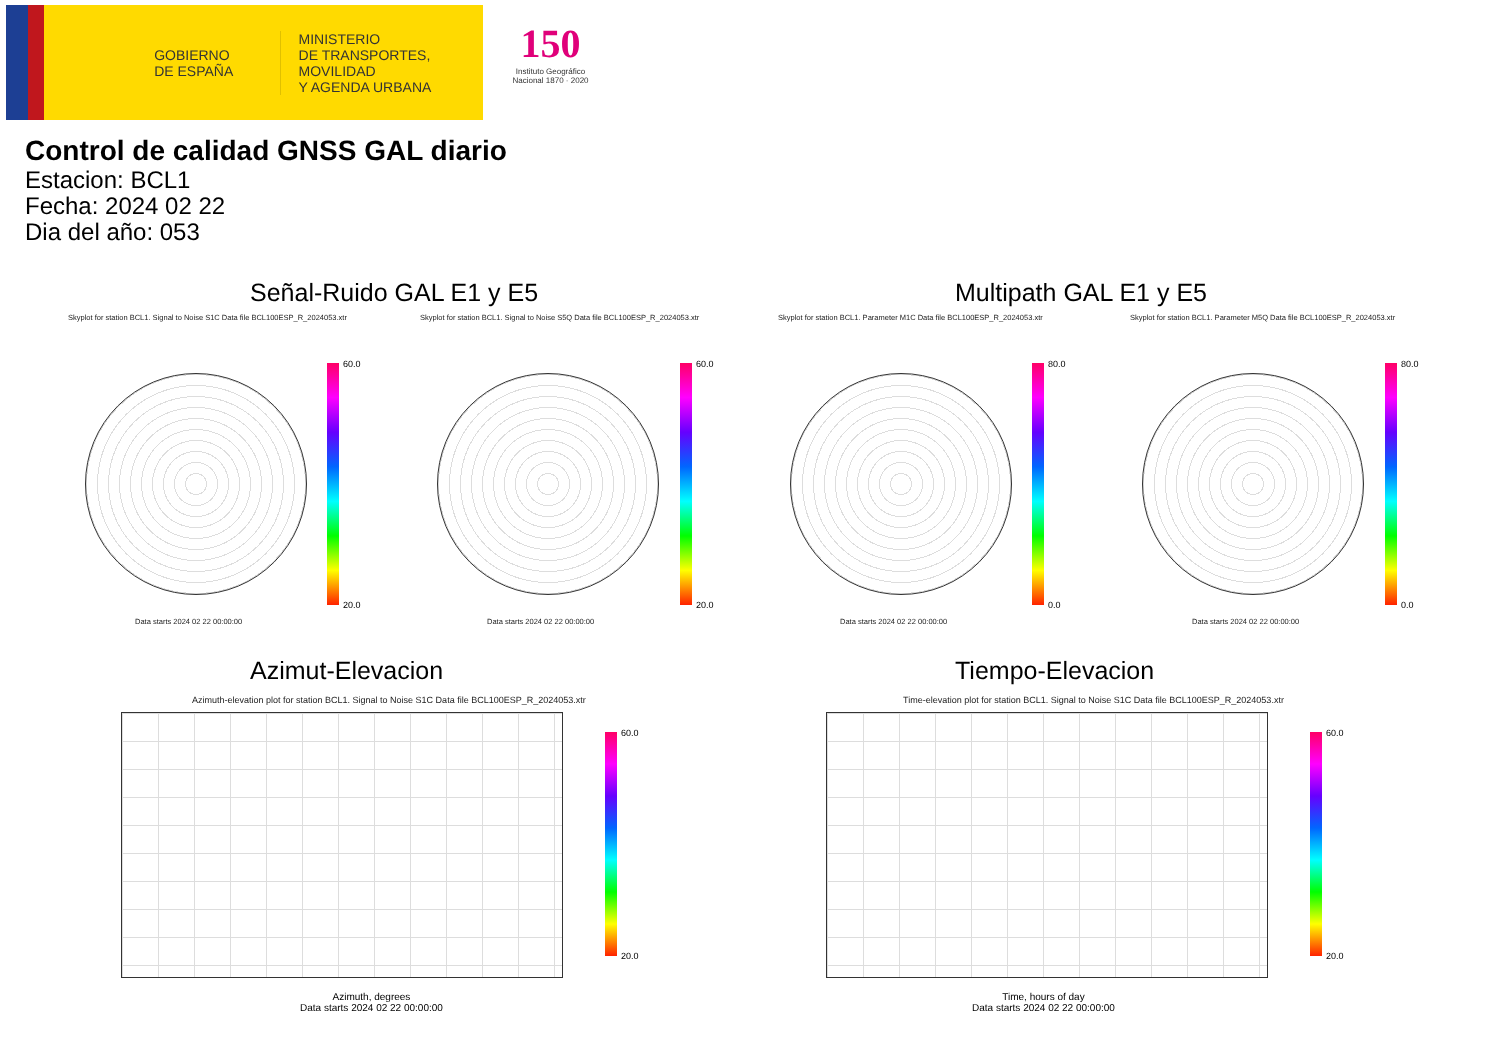GOBIERNO
DE ESPAÑA
MINISTERIO
DE TRANSPORTES, MOVILIDAD
Y AGENDA URBANA
150
Instituto Geográfico Nacional 1870 · 2020
Control de calidad GNSS GAL diario
Estacion: BCL1
Fecha: 2024 02 22
Dia del año: 053
Señal-Ruido GAL E1 y E5 Multipath GAL E1 y E5
Skyplot for station BCL1. Signal to Noise S1C Data file BCL100ESP_R_2024053.xtr Skyplot for station BCL1. Signal to Noise S5Q Data file BCL100ESP_R_2024053.xtr Skyplot for station BCL1. Parameter M1C Data file BCL100ESP_R_2024053.xtr Skyplot for station BCL1. Parameter M5Q Data file BCL100ESP_R_2024053.xtr
60.0
20.0
60.0
20.0
80.0
0.0
80.0
0.0
Data starts 2024 02 22 00:00:00 Data starts 2024 02 22 00:00:00 Data starts 2024 02 22 00:00:00 Data starts 2024 02 22 00:00:00
Azimut-Elevacion Tiempo-Elevacion
Azimuth-elevation plot for station BCL1. Signal to Noise S1C Data file BCL100ESP_R_2024053.xtr Time-elevation plot for station BCL1. Signal to Noise S1C Data file BCL100ESP_R_2024053.xtr
60.0
20.0
60.0
20.0
Azimuth, degrees
Data starts 2024 02 22 00:00:00
Time, hours of day
Data starts 2024 02 22 00:00:00